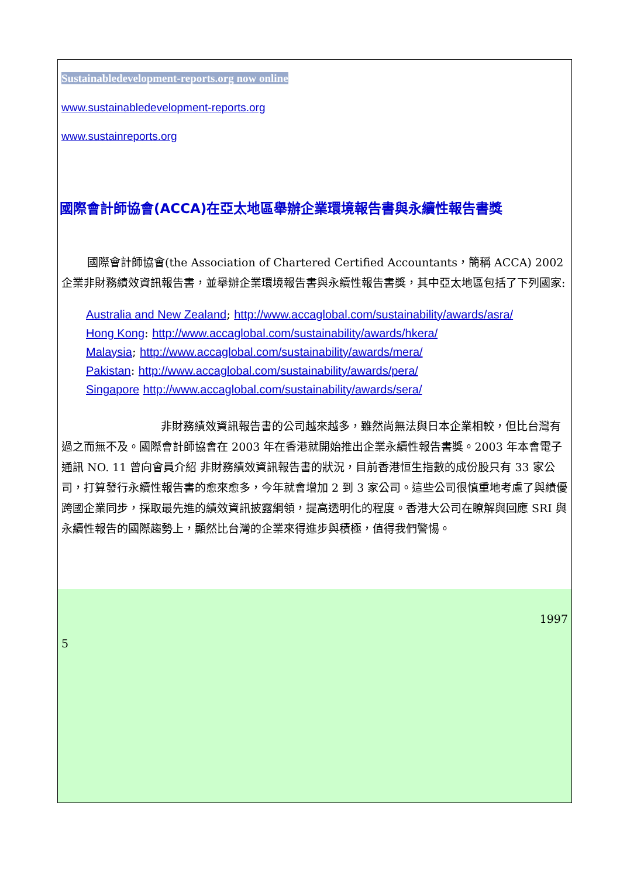Sustainabledevelopment-reports.org now online
www.sustainabledevelopment-reports.org
www.sustainreports.org
國際會計師協會(ACCA)在亞太地區舉辦企業環境報告書與永續性報告書獎
國際會計師協會(the Association of Chartered Certified Accountants，簡稱 ACCA) 2002 企業非財務績效資訊報告書，並舉辦企業環境報告書與永續性報告書獎，其中亞太地區包括了下列國家:
Australia and New Zealand; http://www.accaglobal.com/sustainability/awards/asra/
Hong Kong: http://www.accaglobal.com/sustainability/awards/hkera/
Malaysia; http://www.accaglobal.com/sustainability/awards/mera/
Pakistan: http://www.accaglobal.com/sustainability/awards/pera/
Singapore http://www.accaglobal.com/sustainability/awards/sera/
非財務績效資訊報告書的公司越來越多，雖然尚無法與日本企業相較，但比台灣有過之而無不及。國際會計師協會在 2003 年在香港就開始推出企業永續性報告書獎。2003 年本會電子通訊 NO. 11 曾向會員介紹 非財務績效資訊報告書的狀況，目前香港恒生指數的成份股只有 33 家公司，打算發行永續性報告書的愈來愈多，今年就會增加 2 到 3 家公司。這些公司很慎重地考慮了與績優跨國企業同步，採取最先進的績效資訊披露綱領，提高透明化的程度。香港大公司在瞭解與回應 SRI 與永續性報告的國際趨勢上，顯然比台灣的企業來得進步與積極，值得我們警惕。
1997
5